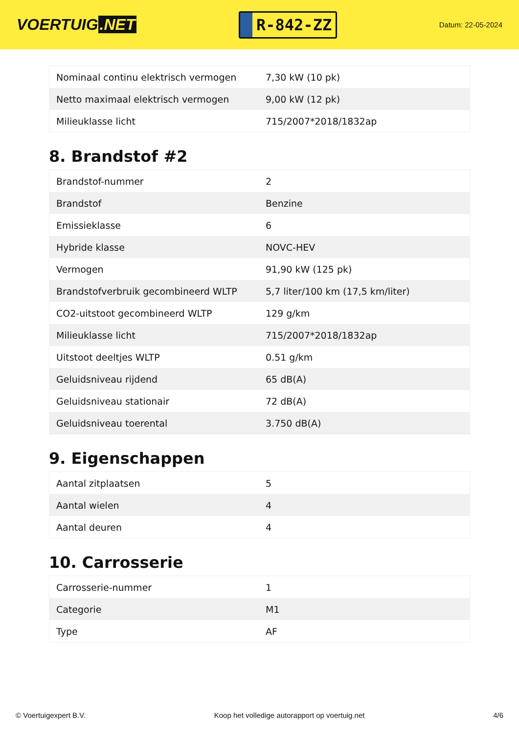VOERTUIG.NET
R-842-ZZ
Datum: 22-05-2024
| Nominaal continu elektrisch vermogen | 7,30 kW (10 pk) |
| Netto maximaal elektrisch vermogen | 9,00 kW (12 pk) |
| Milieuklasse licht | 715/2007*2018/1832ap |
8. Brandstof #2
| Brandstof-nummer | 2 |
| Brandstof | Benzine |
| Emissieklasse | 6 |
| Hybride klasse | NOVC-HEV |
| Vermogen | 91,90 kW (125 pk) |
| Brandstofverbruik gecombineerd WLTP | 5,7 liter/100 km (17,5 km/liter) |
| CO2-uitstoot gecombineerd WLTP | 129 g/km |
| Milieuklasse licht | 715/2007*2018/1832ap |
| Uitstoot deeltjes WLTP | 0.51 g/km |
| Geluidsniveau rijdend | 65 dB(A) |
| Geluidsniveau stationair | 72 dB(A) |
| Geluidsniveau toerental | 3.750 dB(A) |
9. Eigenschappen
| Aantal zitplaatsen | 5 |
| Aantal wielen | 4 |
| Aantal deuren | 4 |
10. Carrosserie
| Carrosserie-nummer | 1 |
| Categorie | M1 |
| Type | AF |
© Voertuigexpert B.V. Koop het volledige autorapport op voertuig.net 4/6